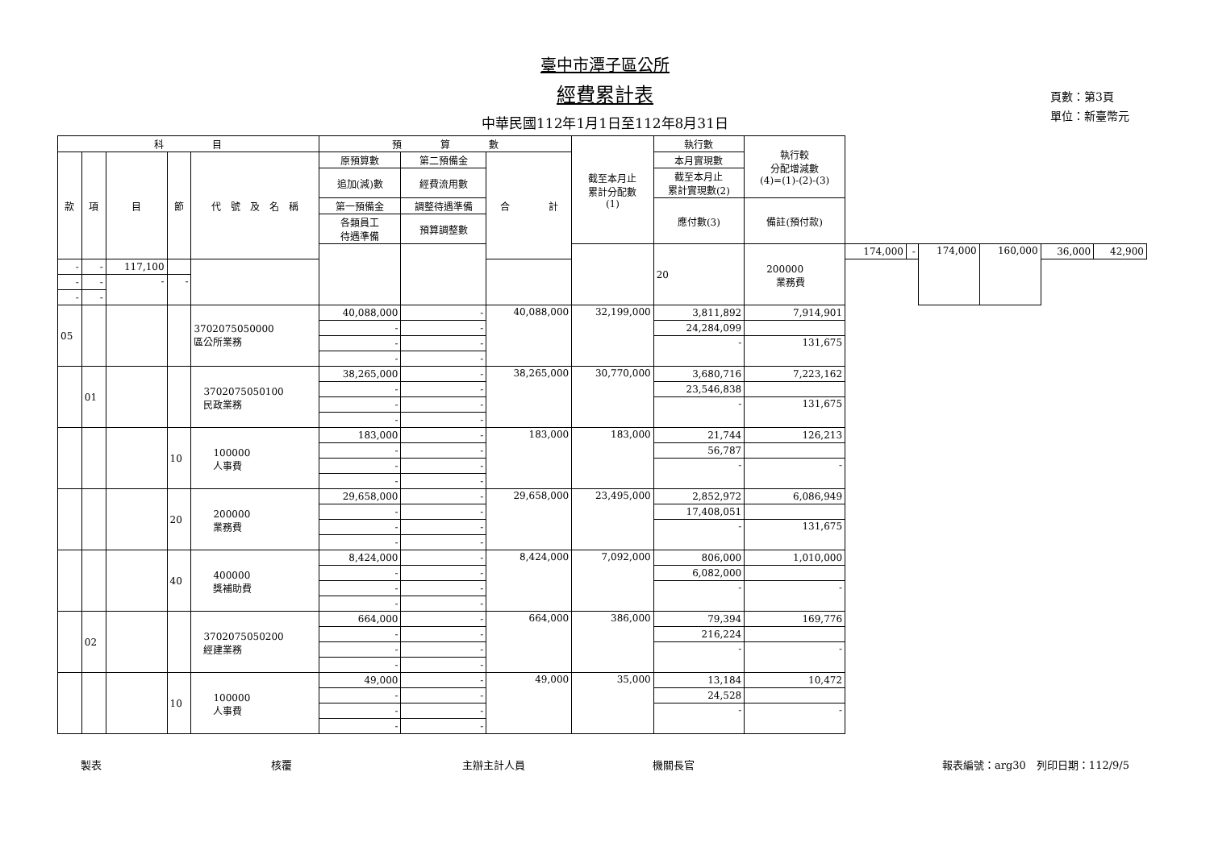臺中市潭子區公所
經費累計表
中華民國112年1月1日至112年8月31日
頁數：第3頁
單位：新臺幣元
| 科 目 | | | | | 預 算 數 | | | 截至本月止 累計分配數 (1) | 執行數 | 執行較 分配增減數 (4)=(1)-(2)-(3) | | | | | | |
| --- | --- | --- | --- | --- | --- | --- | --- | --- | --- | --- | --- | --- | --- | --- | --- | --- |
| 款 | 項 | 目 | 節 | 代 號 及 名 稱 | 原預算數 | 第二預備金 | 合 計 | | 本月實現數 | | | | | | | |
| | | | | | 追加(減)數 | 經費流用數 | | | 截至本月止 累計實現數(2) | | | | | | | |
| | | | | | 第一預備金 | 調整待遇準備 | | | 應付數(3) | 備註(預付款) | | | | | | |
| | | | | | 各類員工 待遇準備 | 預算調整數 | | | | | | | | | | |
| | | | | | | | | | 20 | 200000 業務費 | 174,000 | - | 174,000 | 160,000 | 36,000 | 42,900 |
| - | - | 117,100 | | | | | | | | | | | | | | |
| - | - | - | - | | | | | | | | | | | | | |
| - | - | | | | | | | | | | | | | | | |
| 05 | | | | 3702075050000 區公所業務 | 40,088,000 | - | 40,088,000 | 32,199,000 | 3,811,892 | 7,914,901 | | | | | | |
| | | | | | - | - | | | 24,284,099 | | | | | | | |
| | | | | | - | - | | | - | 131,675 | | | | | | |
| | | | | | - | - | | | | | | | | | | |
| | 01 | | | 3702075050100 民政業務 | 38,265,000 | - | 38,265,000 | 30,770,000 | 3,680,716 | 7,223,162 | | | | | | |
| | | | | | - | - | | | 23,546,838 | | | | | | | |
| | | | | | - | - | | | - | 131,675 | | | | | | |
| | | | | | - | - | | | | | | | | | | |
| | | | 10 | 100000 人事費 | 183,000 | - | 183,000 | 183,000 | 21,744 | 126,213 | | | | | | |
| | | | | | - | - | | | 56,787 | | | | | | | |
| | | | | | - | - | | | - | - | | | | | | |
| | | | | | - | - | | | | | | | | | | |
| | | | 20 | 200000 業務費 | 29,658,000 | - | 29,658,000 | 23,495,000 | 2,852,972 | 6,086,949 | | | | | | |
| | | | | | - | - | | | 17,408,051 | | | | | | | |
| | | | | | - | - | | | - | 131,675 | | | | | | |
| | | | | | - | - | | | | | | | | | | |
| | | | 40 | 400000 獎補助費 | 8,424,000 | - | 8,424,000 | 7,092,000 | 806,000 | 1,010,000 | | | | | | |
| | | | | | - | - | | | 6,082,000 | | | | | | | |
| | | | | | - | - | | | - | - | | | | | | |
| | | | | | - | - | | | | | | | | | | |
| | 02 | | | 3702075050200 經建業務 | 664,000 | - | 664,000 | 386,000 | 79,394 | 169,776 | | | | | | |
| | | | | | - | - | | | 216,224 | | | | | | | |
| | | | | | - | - | | | - | - | | | | | | |
| | | | | | - | - | | | | | | | | | | |
| | | | 10 | 100000 人事費 | 49,000 | - | 49,000 | 35,000 | 13,184 | 10,472 | | | | | | |
| | | | | | - | - | | | 24,528 | | | | | | | |
| | | | | | - | - | | | - | - | | | | | | |
| | | | | | - | - | | | | | | | | | | |
製表 核覆 主辦主計人員 機關長官 報表編號：arg30　列印日期：112/9/5